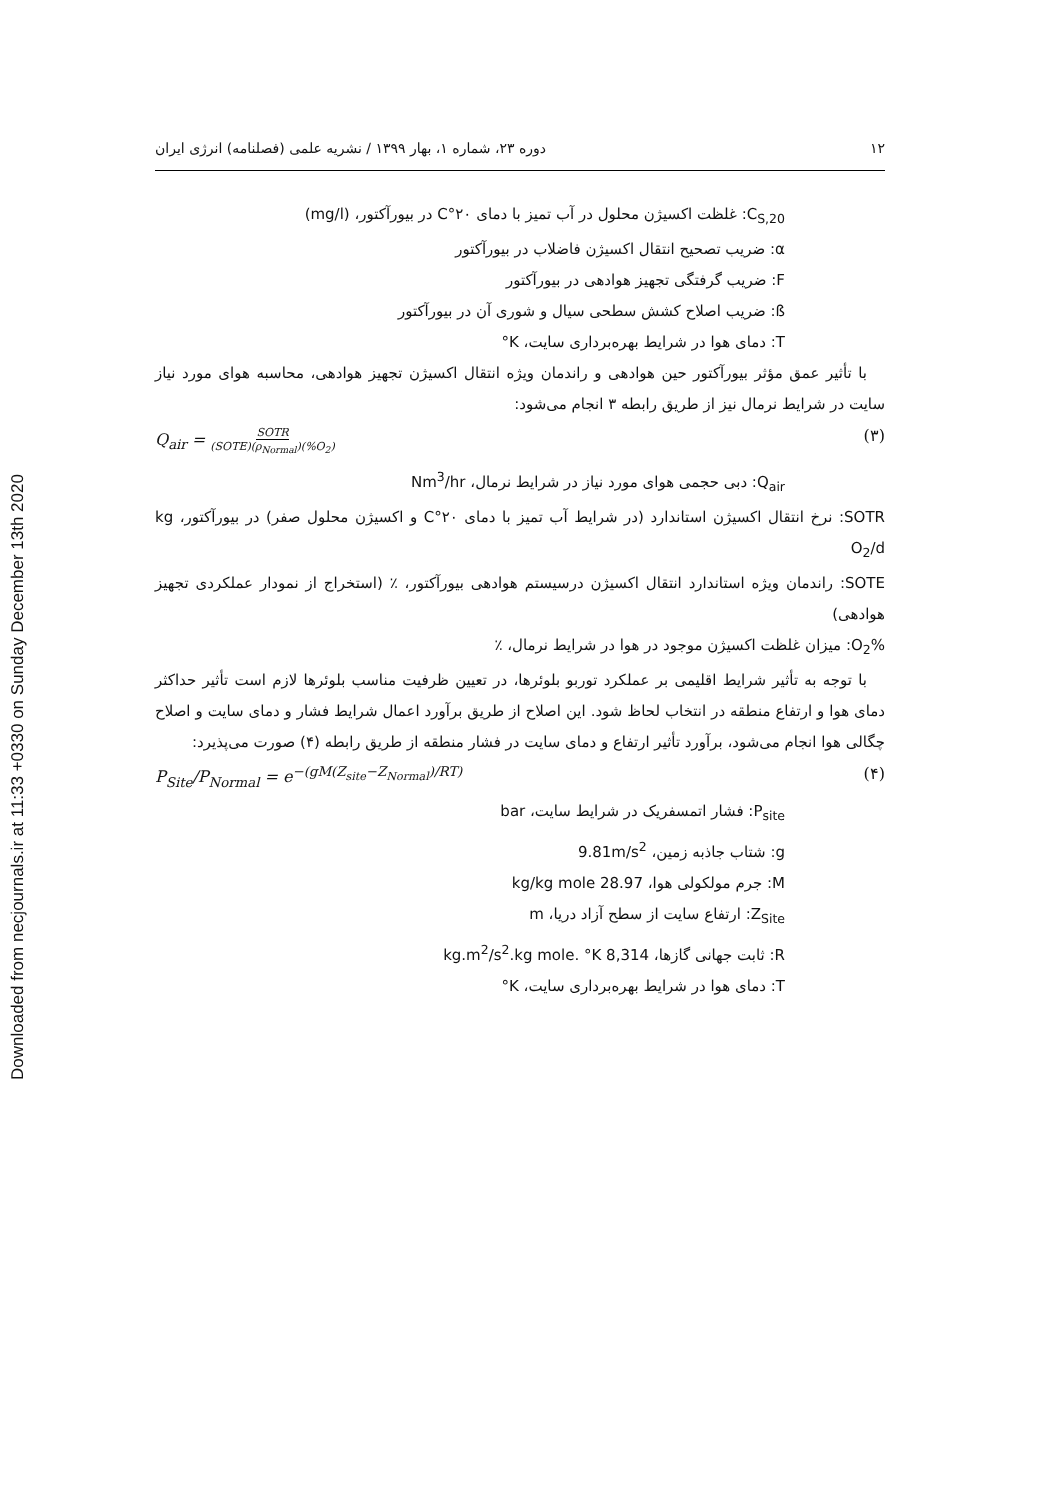Downloaded from necjournals.ir at 11:33 +0330 on Sunday December 13th 2020
۱۲ دوره ۲۳، شماره ۱، بهار ۱۳۹۹ / نشریه علمی (فصلنامه) انرژی ایران
C<sub>S,20</sub>: غلظت اکسیژن محلول در آب تمیز با دمای ۲۰°C در بیورآکتور، (mg/l)
α: ضریب تصحیح انتقال اکسیژن فاضلاب در بیورآکتور
F: ضریب گرفتگی تجهیز هوادهی در بیورآکتور
ß: ضریب اصلاح کشش سطحی سیال و شوری آن در بیورآکتور
T: دمای هوا در شرایط بهره‌برداری سایت، K°
با تأثیر عمق مؤثر بیورآکتور حین هوادهی و راندمان ویژه انتقال اکسیژن تجهیز هوادهی، محاسبه هوای مورد نیاز سایت در شرایط نرمال نیز از طریق رابطه ۳ انجام می‌شود:
Q<sub>air</sub> = SOTR (SOTE)(ρ<sub>Normal</sub>)(%O<sub>2</sub>) (۳)
Q<sub>air</sub>: دبی حجمی هوای مورد نیاز در شرایط نرمال، Nm<sup>3</sup>/hr
SOTR: نرخ انتقال اکسیژن استاندارد (در شرایط آب تمیز با دمای ۲۰°C و اکسیژن محلول صفر) در بیورآکتور، kg O<sub>2</sub>/d
SOTE: راندمان ویژه استاندارد انتقال اکسیژن درسیستم هوادهی بیورآکتور، ٪ (استخراج از نمودار عملکردی تجهیز هوادهی)
%O<sub>2</sub>: میزان غلظت اکسیژن موجود در هوا در شرایط نرمال، ٪
با توجه به تأثیر شرایط اقلیمی بر عملکرد توربو بلوئرها، در تعیین ظرفیت مناسب بلوئرها لازم است تأثیر حداکثر دمای هوا و ارتفاع منطقه در انتخاب لحاظ شود. این اصلاح از طریق برآورد اعمال شرایط فشار و دمای سایت و اصلاح چگالی هوا انجام می‌شود، برآورد تأثیر ارتفاع و دمای سایت در فشار منطقه از طریق رابطه (۴) صورت می‌پذیرد:
P<sub>Site</sub>/P<sub>Normal</sub> = e<sup>−(gM(Z<sub>site</sub>−Z<sub>Normal</sub>)/RT)</sup> (۴)
P<sub>site</sub>: فشار اتمسفریک در شرایط سایت، bar
g: شتاب جاذبه زمین، 9.81m/s<sup>2</sup>
M: جرم مولکولی هوا، 28.97 kg/kg mole
Z<sub>Site</sub>: ارتفاع سایت از سطح آزاد دریا، m
R: ثابت جهانی گازها، 8,314 kg.m<sup>2</sup>/s<sup>2</sup>.kg mole. °K
T: دمای هوا در شرایط بهره‌برداری سایت، K°